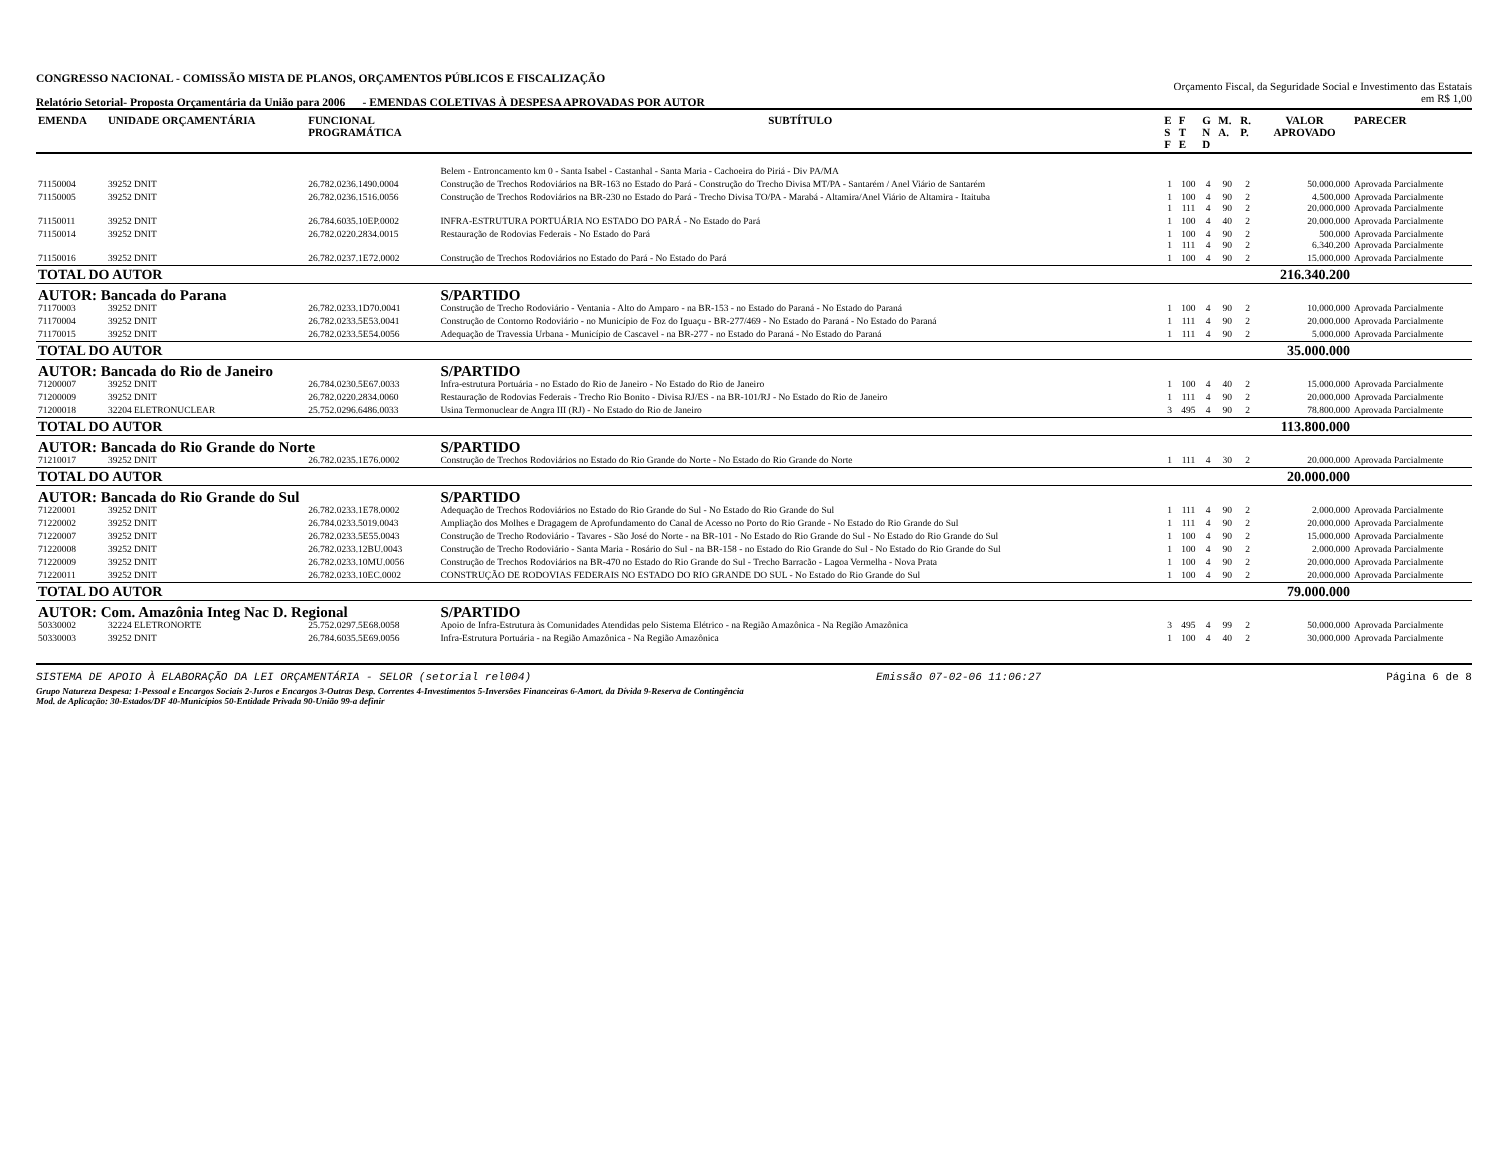CONGRESSO NACIONAL - COMISSÃO MISTA DE PLANOS, ORÇAMENTOS PÚBLICOS E FISCALIZAÇÃO
Relatório Setorial- Proposta Orçamentária da União para 2006 - EMENDAS COLETIVAS À DESPESA APROVADAS POR AUTOR
Orçamento Fiscal, da Seguridade Social e Investimento das Estatais
em R$ 1,00
| EMENDA | UNIDADE ORÇAMENTÁRIA | FUNCIONAL PROGRAMÁTICA | SUBTÍTULO | E S F | F T E | G N D | M. A. | R. P. | VALOR APROVADO | PARECER |
| --- | --- | --- | --- | --- | --- | --- | --- | --- | --- | --- |
| | | | Belem - Entroncamento km 0 - Santa Isabel - Castanhal - Santa Maria - Cachoeira do Piriá - Div PA/MA | | | | | | | |
| 71150004 | 39252 DNIT | 26.782.0236.1490.0004 | Construção de Trechos Rodoviários na BR-163 no Estado do Pará - Construção do Trecho Divisa MT/PA - Santarém / Anel Viário de Santarém | 1 | 100 | 4 | 90 | 2 | 50.000.000 | Aprovada Parcialmente |
| 71150005 | 39252 DNIT | 26.782.0236.1516.0056 | Construção de Trechos Rodoviários na BR-230 no Estado do Pará - Trecho Divisa TO/PA - Marabá - Altamira/Anel Viário de Altamira - Itaituba | 1 1 | 100 111 | 4 4 | 90 90 | 2 2 | 4.500.000 20.000.000 | Aprovada Parcialmente Aprovada Parcialmente |
| 71150011 | 39252 DNIT | 26.784.6035.10EP.0002 | INFRA-ESTRUTURA PORTUÁRIA NO ESTADO DO PARÁ - No Estado do Pará | 1 | 100 | 4 | 40 | 2 | 20.000.000 | Aprovada Parcialmente |
| 71150014 | 39252 DNIT | 26.782.0220.2834.0015 | Restauração de Rodovias Federais - No Estado do Pará | 1 1 | 100 111 | 4 4 | 90 90 | 2 2 | 500.000 6.340.200 | Aprovada Parcialmente Aprovada Parcialmente |
| 71150016 | 39252 DNIT | 26.782.0237.1E72.0002 | Construção de Trechos Rodoviários no Estado do Pará - No Estado do Pará | 1 | 100 | 4 | 90 | 2 | 15.000.000 | Aprovada Parcialmente |
| TOTAL DO AUTOR | | | | | | | | | 216.340.200 | |
| AUTOR: Bancada do Parana | | | S/PARTIDO | | | | | | | |
| 71170003 | 39252 DNIT | 26.782.0233.1D70.0041 | Construção de Trecho Rodoviário - Ventania - Alto do Amparo - na BR-153 - no Estado do Paraná - No Estado do Paraná | 1 | 100 | 4 | 90 | 2 | 10.000.000 | Aprovada Parcialmente |
| 71170004 | 39252 DNIT | 26.782.0233.5E53.0041 | Construção de Contorno Rodoviário - no Município de Foz do Iguaçu - BR-277/469 - No Estado do Paraná - No Estado do Paraná | 1 | 111 | 4 | 90 | 2 | 20.000.000 | Aprovada Parcialmente |
| 71170015 | 39252 DNIT | 26.782.0233.5E54.0056 | Adequação de Travessia Urbana - Município de Cascavel - na BR-277 - no Estado do Paraná - No Estado do Paraná | 1 | 111 | 4 | 90 | 2 | 5.000.000 | Aprovada Parcialmente |
| TOTAL DO AUTOR | | | | | | | | | 35.000.000 | |
| AUTOR: Bancada do Rio de Janeiro | | | S/PARTIDO | | | | | | | |
| 71200007 | 39252 DNIT | 26.784.0230.5E67.0033 | Infra-estrutura Portuária - no Estado do Rio de Janeiro - No Estado do Rio de Janeiro | 1 | 100 | 4 | 40 | 2 | 15.000.000 | Aprovada Parcialmente |
| 71200009 | 39252 DNIT | 26.782.0220.2834.0060 | Restauração de Rodovias Federais - Trecho Rio Bonito - Divisa RJ/ES - na BR-101/RJ - No Estado do Rio de Janeiro | 1 | 111 | 4 | 90 | 2 | 20.000.000 | Aprovada Parcialmente |
| 71200018 | 32204 ELETRONUCLEAR | 25.752.0296.6486.0033 | Usina Termonuclear de Angra III (RJ) - No Estado do Rio de Janeiro | 3 | 495 | 4 | 90 | 2 | 78.800.000 | Aprovada Parcialmente |
| TOTAL DO AUTOR | | | | | | | | | 113.800.000 | |
| AUTOR: Bancada do Rio Grande do Norte | | | S/PARTIDO | | | | | | | |
| 71210017 | 39252 DNIT | 26.782.0235.1E76.0002 | Construção de Trechos Rodoviários no Estado do Rio Grande do Norte - No Estado do Rio Grande do Norte | 1 | 111 | 4 | 30 | 2 | 20.000.000 | Aprovada Parcialmente |
| TOTAL DO AUTOR | | | | | | | | | 20.000.000 | |
| AUTOR: Bancada do Rio Grande do Sul | | | S/PARTIDO | | | | | | | |
| 71220001 | 39252 DNIT | 26.782.0233.1E78.0002 | Adequação de Trechos Rodoviários no Estado do Rio Grande do Sul - No Estado do Rio Grande do Sul | 1 | 111 | 4 | 90 | 2 | 2.000.000 | Aprovada Parcialmente |
| 71220002 | 39252 DNIT | 26.784.0233.5019.0043 | Ampliação dos Molhes e Dragagem de Aprofundamento do Canal de Acesso no Porto do Rio Grande - No Estado do Rio Grande do Sul | 1 | 111 | 4 | 90 | 2 | 20.000.000 | Aprovada Parcialmente |
| 71220007 | 39252 DNIT | 26.782.0233.5E55.0043 | Construção de Trecho Rodoviário - Tavares - São José do Norte - na BR-101 - No Estado do Rio Grande do Sul - No Estado do Rio Grande do Sul | 1 | 100 | 4 | 90 | 2 | 15.000.000 | Aprovada Parcialmente |
| 71220008 | 39252 DNIT | 26.782.0233.12BU.0043 | Construção de Trecho Rodoviário - Santa Maria - Rosário do Sul - na BR-158 - no Estado do Rio Grande do Sul - No Estado do Rio Grande do Sul | 1 | 100 | 4 | 90 | 2 | 2.000.000 | Aprovada Parcialmente |
| 71220009 | 39252 DNIT | 26.782.0233.10MU.0056 | Construção de Trechos Rodoviários na BR-470 no Estado do Rio Grande do Sul - Trecho Barracão - Lagoa Vermelha - Nova Prata | 1 | 100 | 4 | 90 | 2 | 20.000.000 | Aprovada Parcialmente |
| 71220011 | 39252 DNIT | 26.782.0233.10EC.0002 | CONSTRUÇÃO DE RODOVIAS FEDERAIS NO ESTADO DO RIO GRANDE DO SUL - No Estado do Rio Grande do Sul | 1 | 100 | 4 | 90 | 2 | 20.000.000 | Aprovada Parcialmente |
| TOTAL DO AUTOR | | | | | | | | | 79.000.000 | |
| AUTOR: Com. Amazônia Integ Nac D. Regional | | | S/PARTIDO | | | | | | | |
| 50330002 | 32224 ELETRONORTE | 25.752.0297.5E68.0058 | Apoio de Infra-Estrutura às Comunidades Atendidas pelo Sistema Elétrico - na Região Amazônica - Na Região Amazônica | 3 | 495 | 4 | 99 | 2 | 50.000.000 | Aprovada Parcialmente |
| 50330003 | 39252 DNIT | 26.784.6035.5E69.0056 | Infra-Estrutura Portuária - na Região Amazônica - Na Região Amazônica | 1 | 100 | 4 | 40 | 2 | 30.000.000 | Aprovada Parcialmente |
SISTEMA DE APOIO À ELABORAÇÃO DA LEI ORÇAMENTÁRIA - SELOR (setorial rel004) Emissão 07-02-06 11:06:27 Página 6 de 8
Grupo Natureza Despesa: 1-Pessoal e Encargos Sociais 2-Juros e Encargos 3-Outras Desp. Correntes 4-Investimentos 5-Inversões Financeiras 6-Amort. da Dívida 9-Reserva de Contingência
Mod. de Aplicação: 30-Estados/DF 40-Municípios 50-Entidade Privada 90-União 99-a definir